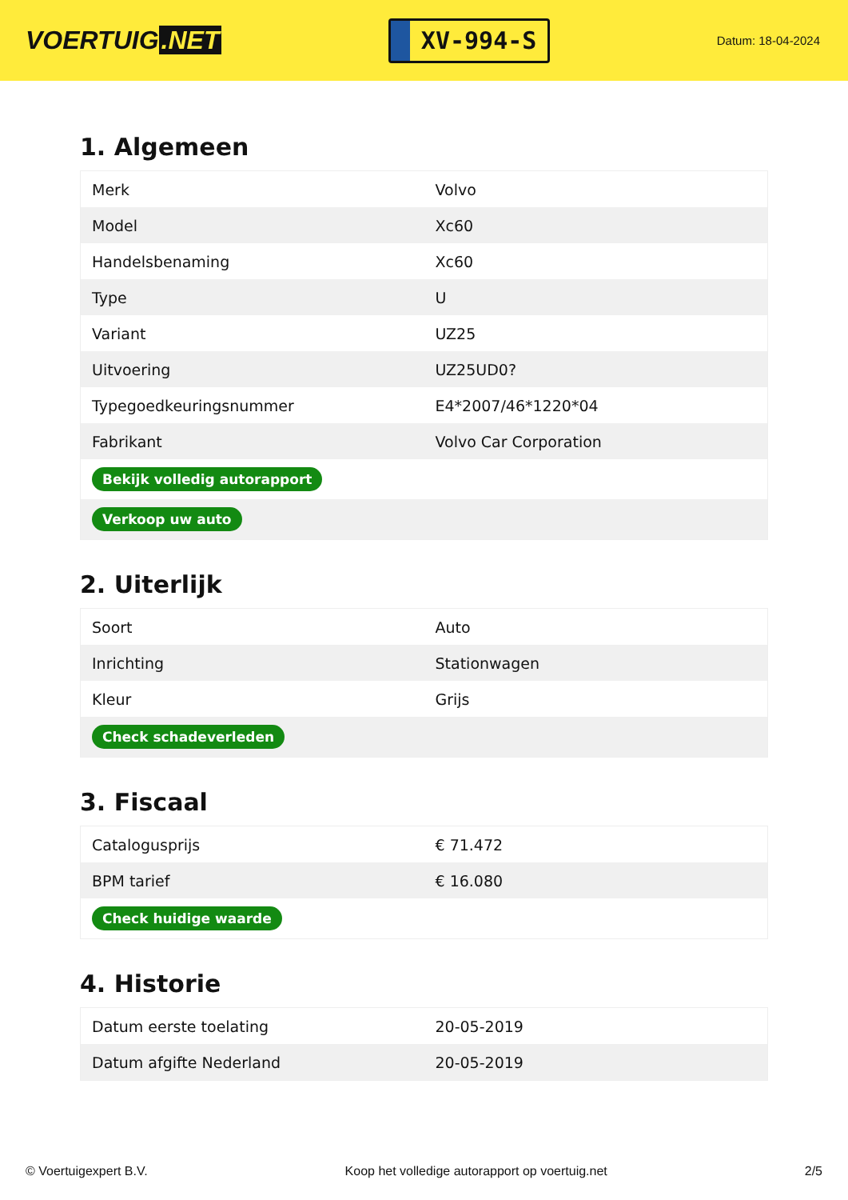VOERTUIG.NET
XV-994-S
Datum: 18-04-2024
1. Algemeen
| Merk | Volvo |
| Model | Xc60 |
| Handelsbenaming | Xc60 |
| Type | U |
| Variant | UZ25 |
| Uitvoering | UZ25UD0? |
| Typegoedkeuringsnummer | E4*2007/46*1220*04 |
| Fabrikant | Volvo Car Corporation |
| Bekijk volledig autorapport | |
| Verkoop uw auto | |
2. Uiterlijk
| Soort | Auto |
| Inrichting | Stationwagen |
| Kleur | Grijs |
| Check schadeverleden | |
3. Fiscaal
| Catalogusprijs | € 71.472 |
| BPM tarief | € 16.080 |
| Check huidige waarde | |
4. Historie
| Datum eerste toelating | 20-05-2019 |
| Datum afgifte Nederland | 20-05-2019 |
© Voertuigexpert B.V. Koop het volledige autorapport op voertuig.net 2/5